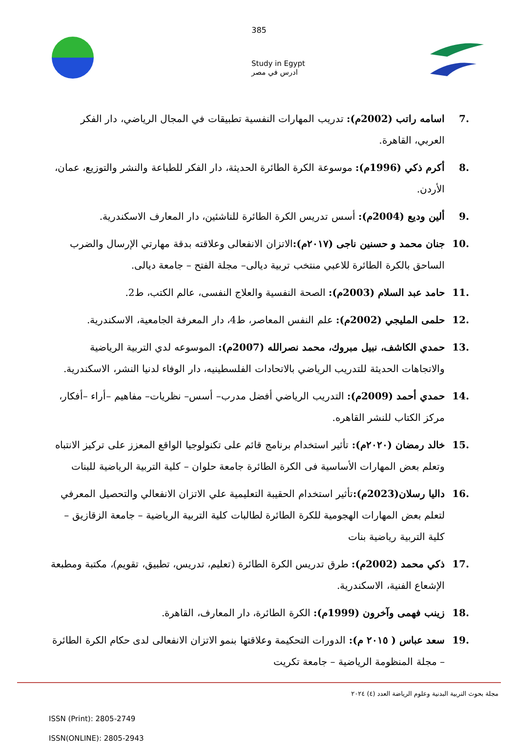385
Study in Egypt
ادرس في مصر
.7 اسامه راتب (2002م): تدريب المهارات النفسية تطبيقات في المجال الرياضي، دار الفكر العربي، القاهرة.
.8 أكرم ذكي (1996م): موسوعة الكرة الطائرة الحديثة، دار الفكر للطباعة والنشر والتوزيع، عمان، الأردن.
.9 ألين وديع (2004م): أسس تدريس الكرة الطائرة للناشئين، دار المعارف الاسكندرية.
.10 جنان محمد و حسنين ناجى (٢٠١٧م): الاتزان الانفعالى وعلاقته بدقة مهارتي الإرسال والضرب الساحق بالكرة الطائرة للاعبي منتخب تربية ديالى– مجلة الفتح – جامعة ديالى.
.11 حامد عبد السلام (2003م): الصحة النفسية والعلاج النفسى، عالم الكتب، ط2.
.12 حلمى المليجي (2002م): علم النفس المعاصر، ط4، دار المعرفة الجامعية، الاسكندرية.
.13 حمدي الكاشف، نبيل مبروك، محمد نصرالله (2007م): الموسوعه لدي التربية الرياضية والاتجاهات الحديثة للتدريب الرياضي بالاتحادات الفلسطينيه، دار الوفاء لدنيا النشر، الاسكندرية.
.14 حمدي أحمد (2009م): التدريب الرياضي أفضل مدرب– أسس– نظريات– مفاهيم –أراء –أفكار، مركز الكتاب للنشر القاهره.
.15 خالد رمضان (٢٠٢٠م): تأثير استخدام برنامج قائم على تكنولوجيا الواقع المعزز على تركيز الانتباه وتعلم بعض المهارات الأساسية فى الكرة الطائرة جامعة حلوان – كلية التربية الرياضية للبنات
.16 داليا رسلان(2023م): تأثير استخدام الحقيبة التعليمية علي الاتزان الانفعالي والتحصيل المعرفي لتعلم بعض المهارات الهجومية للكرة الطائرة لطالبات كلية التربية الرياضية – جامعة الزقازيق –كلية التربية رياضية بنات
.17 ذكي محمد (2002م): طرق تدريس الكرة الطائرة (تعليم، تدريس، تطبيق، تقويم)، مكتبة ومطبعة الإشعاع الفنية، الاسكندرية.
.18 زينب فهمى وآخرون (1999م): الكرة الطائرة، دار المعارف، القاهرة.
.19 سعد عباس ( ٢٠١٥ م): الدورات التحكيمة وعلاقتها بنمو الاتزان الانفعالى لدى حكام الكرة الطائرة – مجلة المنظومة الرياضية – جامعة تكريت
مجلة بحوث التربية البدنية وعلوم الرياضة العدد (٤) ٢٠٢٤
ISSN (Print): 2805-2749
ISSN(ONLINE): 2805-2943